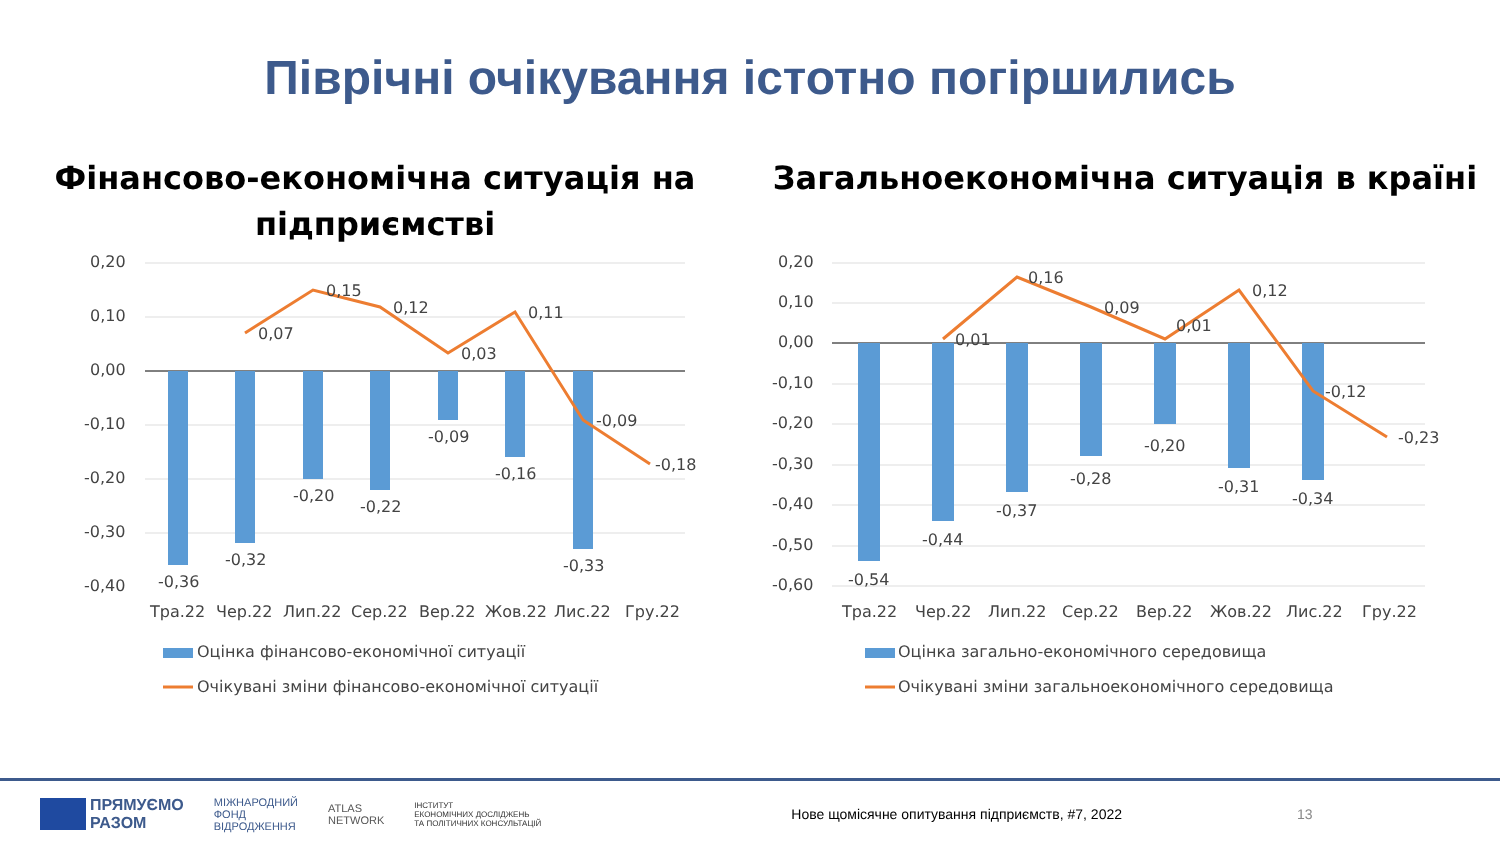Піврічні очікування істотно погіршились
Фінансово-економічна ситуація на
підприємстві
0,20
0,10
0,00
-0,10
-0,20
-0,30
-0,40
-0,36
-0,32
-0,20
-0,22
-0,09
-0,16
-0,33
0,07
0,15
0,12
0,03
0,11
-0,09
-0,18
Тра.22
Чер.22
Лип.22
Сер.22
Вер.22
Жов.22
Лис.22
Гру.22
Оцінка фінансово-економічної ситуації
Очікувані зміни фінансово-економічної ситуації
Загальноекономічна ситуація в країні
0,20
0,10
0,00
-0,10
-0,20
-0,30
-0,40
-0,50
-0,60
-0,54
-0,44
-0,37
-0,28
-0,20
-0,31
-0,34
0,01
0,16
0,09
0,01
0,12
-0,12
-0,23
Тра.22
Чер.22
Лип.22
Сер.22
Вер.22
Жов.22
Лис.22
Гру.22
Оцінка загально-економічного середовища
Очікувані зміни загальноекономічного середовища
ПРЯМУЄМО
РАЗОМ
МІЖНАРОДНИЙ
ФОНД
ВІДРОДЖЕННЯ
ATLAS
NETWORK
ІНСТИТУТ
ЕКОНОМІЧНИХ ДОСЛІДЖЕНЬ
ТА ПОЛІТИЧНИХ КОНСУЛЬТАЦІЙ
Нове щомісячне опитування підприємств, #7, 2022
13